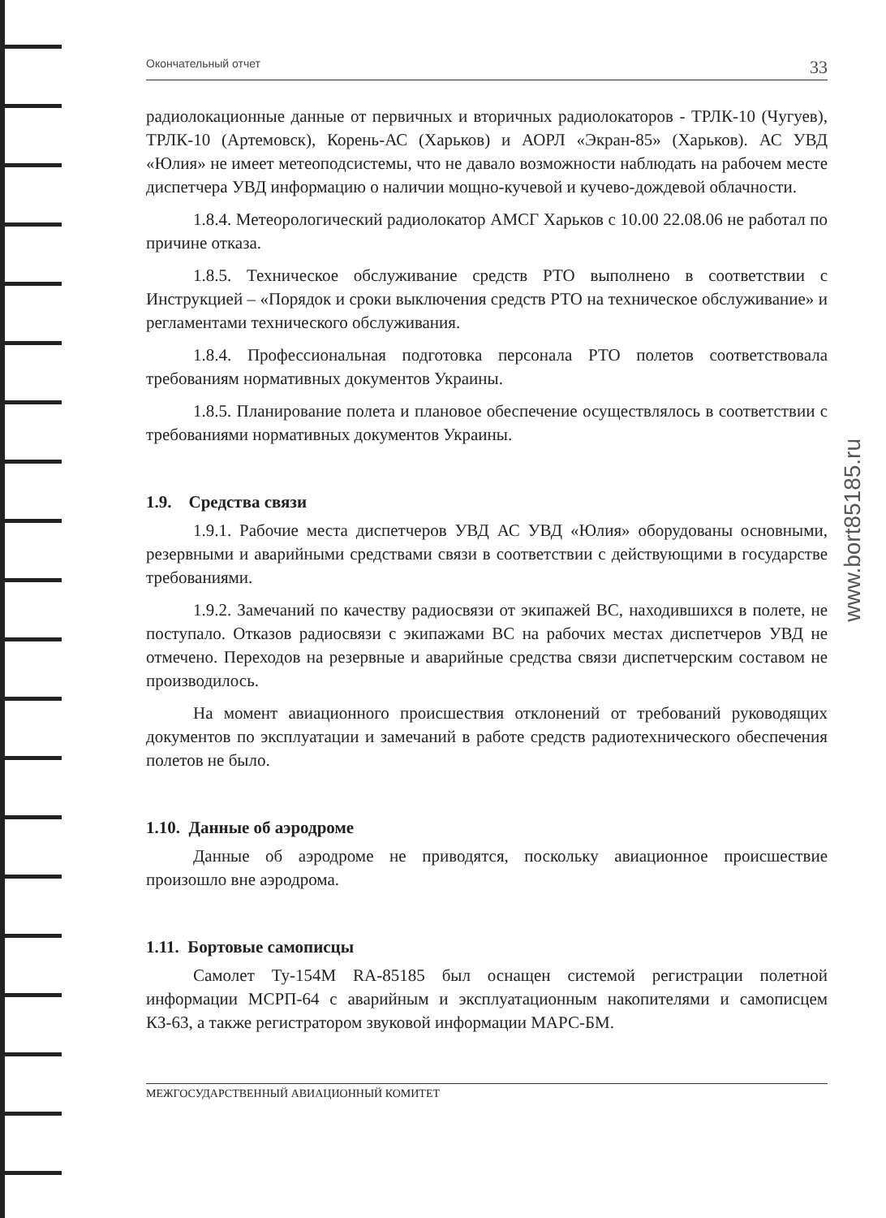Окончательный отчет 33
радиолокационные данные от первичных и вторичных радиолокаторов - ТРЛК-10 (Чугуев), ТРЛК-10 (Артемовск), Корень-АС (Харьков) и АОРЛ «Экран-85» (Харьков). АС УВД «Юлия» не имеет метеоподсистемы, что не давало возможности наблюдать на рабочем месте диспетчера УВД информацию о наличии мощно-кучевой и кучево-дождевой облачности.
1.8.4. Метеорологический радиолокатор АМСГ Харьков с 10.00 22.08.06 не работал по причине отказа.
1.8.5. Техническое обслуживание средств РТО выполнено в соответствии с Инструкцией – «Порядок и сроки выключения средств РТО на техническое обслуживание» и регламентами технического обслуживания.
1.8.4. Профессиональная подготовка персонала РТО полетов соответствовала требованиям нормативных документов Украины.
1.8.5. Планирование полета и плановое обеспечение осуществлялось в соответствии с требованиями нормативных документов Украины.
1.9. Средства связи
1.9.1. Рабочие места диспетчеров УВД АС УВД «Юлия» оборудованы основными, резервными и аварийными средствами связи в соответствии с действующими в государстве требованиями.
1.9.2. Замечаний по качеству радиосвязи от экипажей ВС, находившихся в полете, не поступало. Отказов радиосвязи с экипажами ВС на рабочих местах диспетчеров УВД не отмечено. Переходов на резервные и аварийные средства связи диспетчерским составом не производилось.
На момент авиационного происшествия отклонений от требований руководящих документов по эксплуатации и замечаний в работе средств радиотехнического обеспечения полетов не было.
1.10. Данные об аэродроме
Данные об аэродроме не приводятся, поскольку авиационное происшествие произошло вне аэродрома.
1.11. Бортовые самописцы
Самолет Ту-154М RA-85185 был оснащен системой регистрации полетной информации МСРП-64 с аварийным и эксплуатационным накопителями и самописцем КЗ-63, а также регистратором звуковой информации МАРС-БМ.
МЕЖГОСУДАРСТВЕННЫЙ АВИАЦИОННЫЙ КОМИТЕТ
www.bort85185.ru